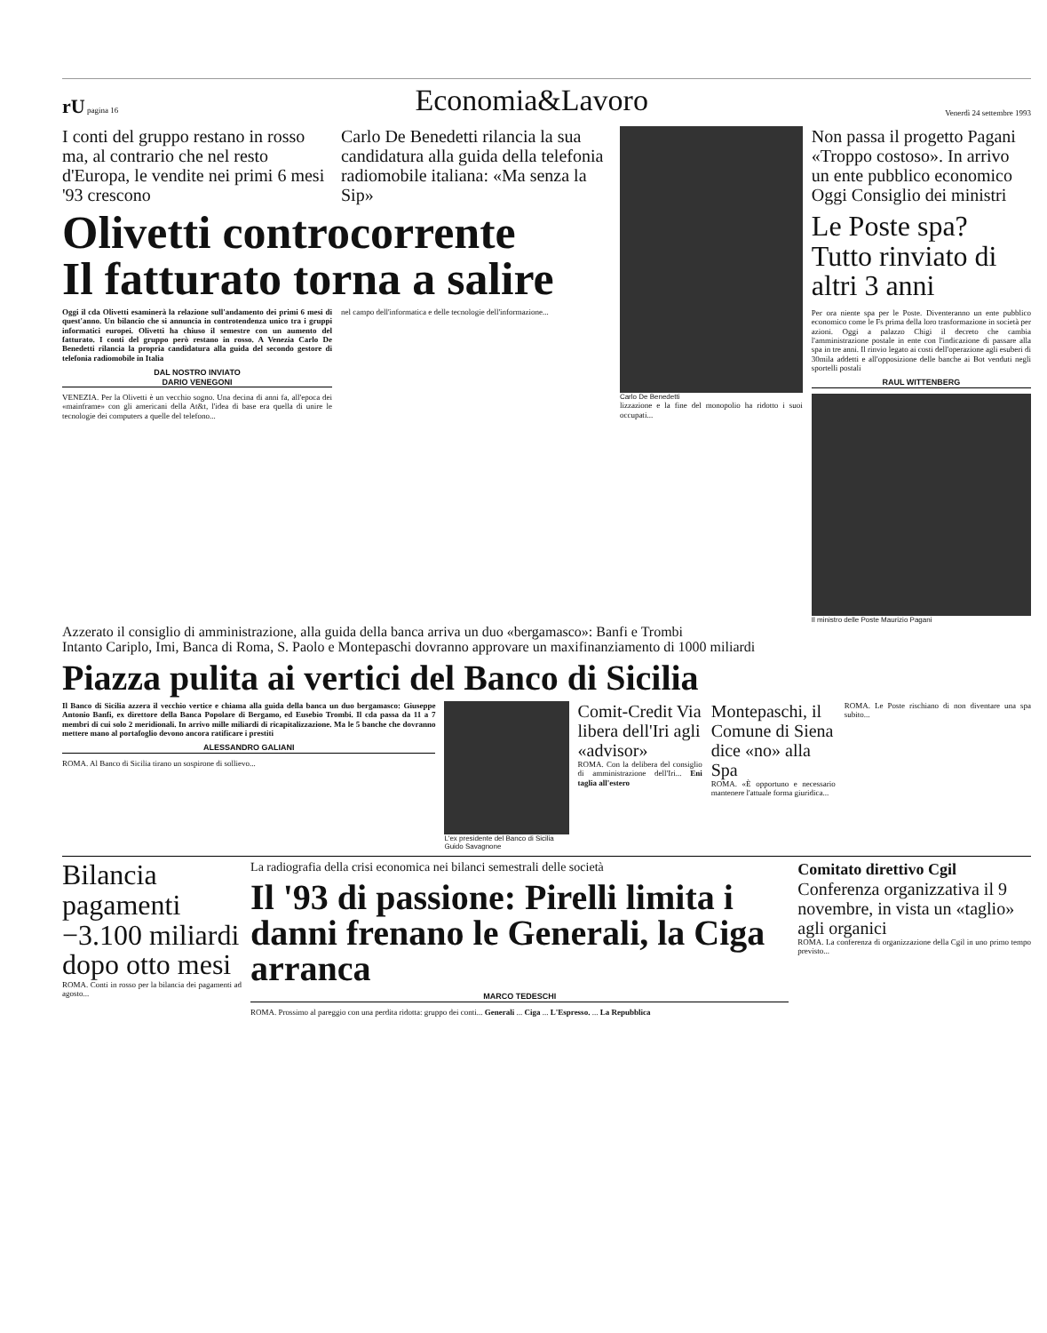rU pagina 16
Economia&Lavoro
Venerdì 24 settembre 1993
I conti del gruppo restano in rosso ma, al contrario che nel resto d'Europa, le vendite nei primi 6 mesi '93 crescono
Carlo De Benedetti rilancia la sua candidatura alla guida della telefonia radiomobile italiana: «Ma senza la Sip»
Olivetti controcorrente
Il fatturato torna a salire
Oggi il cda Olivetti esaminerà la relazione sull'andamento dei primi 6 mesi di quest'anno. Un bilancio che si annuncia in controtendenza unico tra i gruppi informatici europei. Olivetti ha chiuso il semestre con un aumento del fatturato. I conti del gruppo però restano in rosso. A Venezia Carlo De Benedetti rilancia la propria candidatura alla guida del secondo gestore di telefonia radiomobile in Italia
DAL NOSTRO INVIATO
DARIO VENEGONI
VENEZIA. Per la Olivetti è un vecchio sogno. Una decina di anni fa, all'epoca dei «mainframe» con gli americani della At&t, l'idea di base era quella di unire le tecnologie dei computers a quelle del telefono...
nel campo dell'informatica e delle tecnologie dell'informazione...
Carlo De Benedetti
lizzazione e la fine del monopolio ha ridotto i suoi occupati...
Non passa il progetto Pagani «Troppo costoso». In arrivo un ente pubblico economico Oggi Consiglio dei ministri
Le Poste spa? Tutto rinviato di altri 3 anni
Per ora niente spa per le Poste. Diventeranno un ente pubblico economico come le Fs prima della loro trasformazione in società per azioni. Oggi a palazzo Chigi il decreto che cambia l'amministrazione postale in ente con l'indicazione di passare alla spa in tre anni. Il rinvio legato ai costi dell'operazione agli esuberi di 30mila addetti e all'opposizione delle banche ai Bot venduti negli sportelli postali
RAUL WITTENBERG
Il ministro delle Poste Maurizio Pagani
Azzerato il consiglio di amministrazione, alla guida della banca arriva un duo «bergamasco»: Banfi e Trombi
Intanto Cariplo, Imi, Banca di Roma, S. Paolo e Montepaschi dovranno approvare un maxifinanziamento di 1000 miliardi
Piazza pulita ai vertici del Banco di Sicilia
Il Banco di Sicilia azzera il vecchio vertice e chiama alla guida della banca un duo bergamasco: Giuseppe Antonio Banfi, ex direttore della Banca Popolare di Bergamo, ed Eusebio Trombi. Il cda passa da 11 a 7 membri di cui solo 2 meridionali. In arrivo mille miliardi di ricapitalizzazione. Ma le 5 banche che dovranno mettere mano al portafoglio devono ancora ratificare i prestiti
ALESSANDRO GALIANI
ROMA. Al Banco di Sicilia tirano un sospirone di sollievo...
L'ex presidente del Banco di Sicilia Guido Savagnone
Comit-Credit Via libera dell'Iri agli «advisor»
ROMA. Con la delibera del consiglio di amministrazione dell'Iri... Eni taglia all'estero
Montepaschi, il Comune di Siena dice «no» alla Spa
ROMA. «È opportuno e necessario mantenere l'attuale forma giuridica...
ROMA. Le Poste rischiano di non diventare una spa subito...
Bilancia pagamenti −3.100 miliardi dopo otto mesi
ROMA. Conti in rosso per la bilancia dei pagamenti ad agosto...
La radiografia della crisi economica nei bilanci semestrali delle società
Il '93 di passione: Pirelli limita i danni frenano le Generali, la Ciga arranca
MARCO TEDESCHI
ROMA. Prossimo al pareggio con una perdita ridotta: gruppo dei conti... Generali ... Ciga ... L'Espresso. ... La Repubblica
Comitato direttivo Cgil
Conferenza organizzativa il 9 novembre, in vista un «taglio» agli organici
ROMA. La conferenza di organizzazione della Cgil in uno primo tempo previsto...